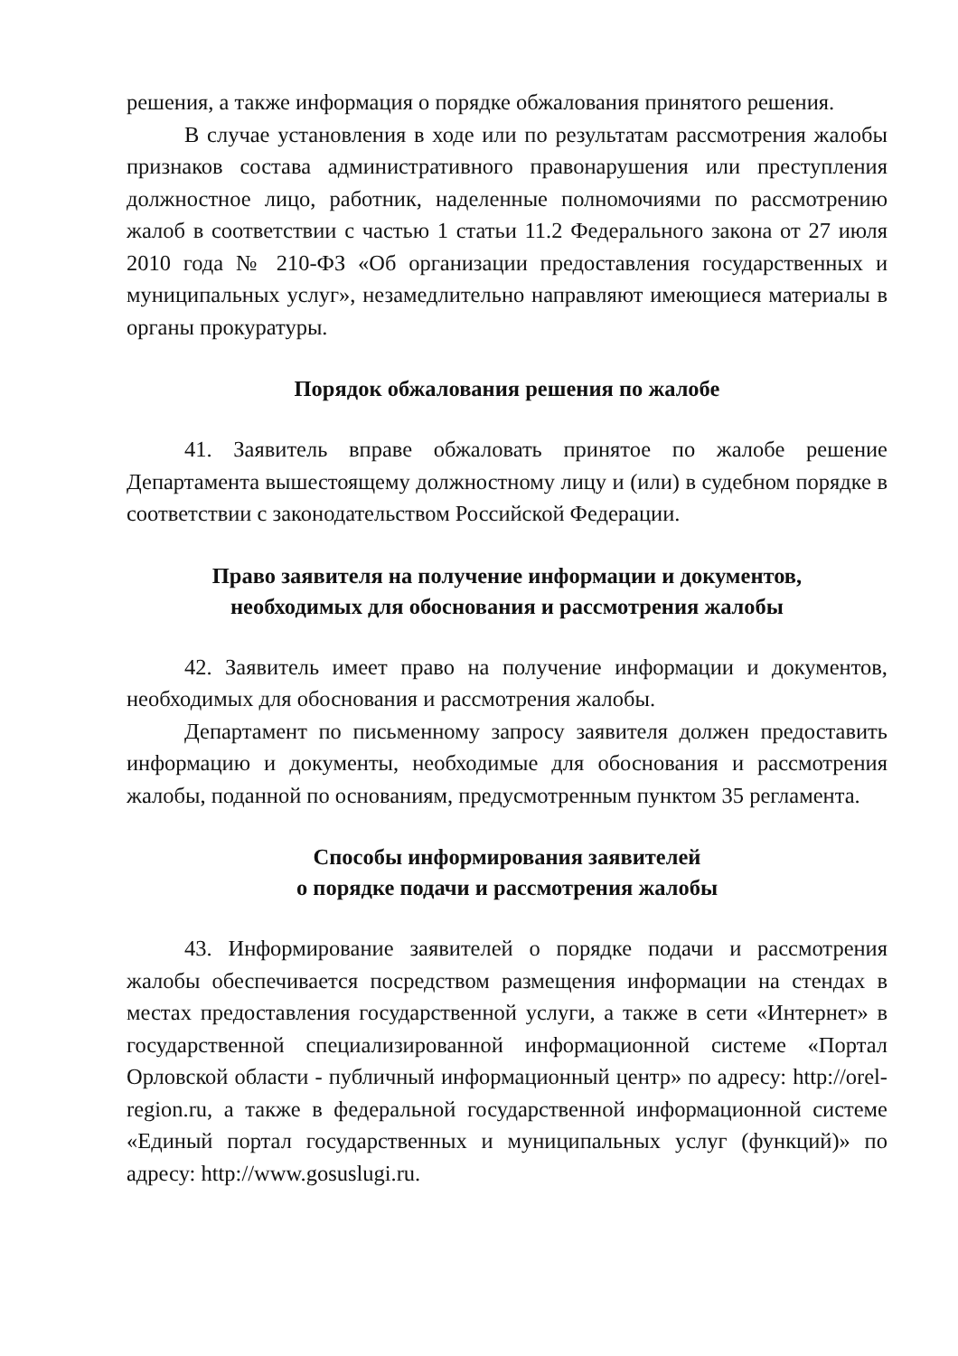решения, а также информация о порядке обжалования принятого решения.
В случае установления в ходе или по результатам рассмотрения жалобы признаков состава административного правонарушения или преступления должностное лицо, работник, наделенные полномочиями по рассмотрению жалоб в соответствии с частью 1 статьи 11.2 Федерального закона от 27 июля 2010 года № 210-ФЗ «Об организации предоставления государственных и муниципальных услуг», незамедлительно направляют имеющиеся материалы в органы прокуратуры.
Порядок обжалования решения по жалобе
41. Заявитель вправе обжаловать принятое по жалобе решение Департамента вышестоящему должностному лицу и (или) в судебном порядке в соответствии с законодательством Российской Федерации.
Право заявителя на получение информации и документов,
необходимых для обоснования и рассмотрения жалобы
42. Заявитель имеет право на получение информации и документов, необходимых для обоснования и рассмотрения жалобы.
Департамент по письменному запросу заявителя должен предоставить информацию и документы, необходимые для обоснования и рассмотрения жалобы, поданной по основаниям, предусмотренным пунктом 35 регламента.
Способы информирования заявителей
о порядке подачи и рассмотрения жалобы
43. Информирование заявителей о порядке подачи и рассмотрения жалобы обеспечивается посредством размещения информации на стендах в местах предоставления государственной услуги, а также в сети «Интернет» в государственной специализированной информационной системе «Портал Орловской области - публичный информационный центр» по адресу: http://orel-region.ru, а также в федеральной государственной информационной системе «Единый портал государственных и муниципальных услуг (функций)» по адресу: http://www.gosuslugi.ru.